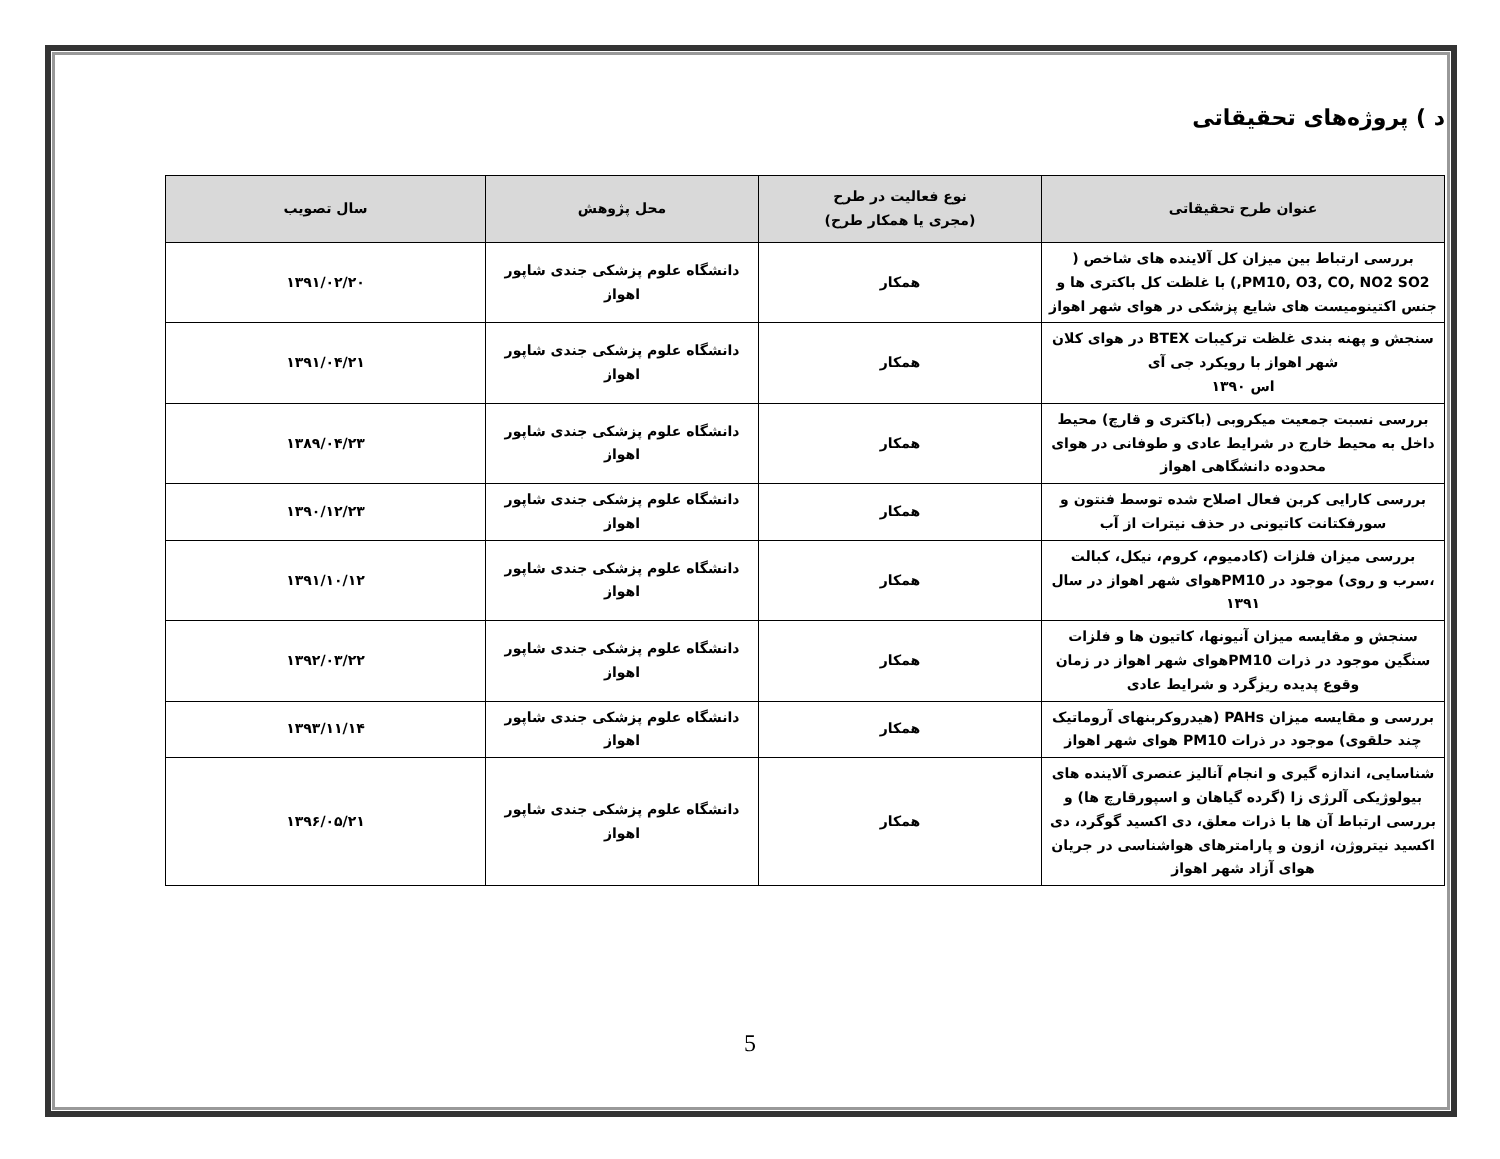د ) پروژه‌های تحقیقاتی
| عنوان طرح تحقیقاتی | نوع فعالیت در طرح (مجری یا همکار طرح) | محل پژوهش | سال تصویب |
| --- | --- | --- | --- |
| بررسی ارتباط بین میزان کل آلاینده های شاخص ( PM10, O3, CO, NO2 SO2,) با غلظت کل باکتری ها و جنس اکتینومیست های شایع پزشکی در هوای شهر اهواز | همکار | دانشگاه علوم پزشکی جندی شاپور اهواز | ۱۳۹۱/۰۲/۲۰ |
| سنجش و پهنه بندی غلظت ترکیبات BTEX در هوای کلان شهر اهواز با رویکرد جی آی اس ۱۳۹۰ | همکار | دانشگاه علوم پزشکی جندی شاپور اهواز | ۱۳۹۱/۰۴/۲۱ |
| بررسی نسبت جمعیت میکروبی (باکتری و قارچ) محیط داخل به محیط خارج در شرایط عادی و طوفانی در هوای محدوده دانشگاهی اهواز | همکار | دانشگاه علوم پزشکی جندی شاپور اهواز | ۱۳۸۹/۰۴/۲۳ |
| بررسی کارایی کربن فعال اصلاح شده توسط فنتون و سورفکتانت کاتیونی در حذف نیترات از آب | همکار | دانشگاه علوم پزشکی جندی شاپور اهواز | ۱۳۹۰/۱۲/۲۳ |
| بررسی میزان فلزات (کادمیوم، کروم، نیکل، کبالت ،سرب و روی) موجود در PM10هوای شهر اهواز در سال ۱۳۹۱ | همکار | دانشگاه علوم پزشکی جندی شاپور اهواز | ۱۳۹۱/۱۰/۱۲ |
| سنجش و مقایسه میزان آنیونها، کاتیون ها و فلزات سنگین موجود در ذرات PM10هوای شهر اهواز در زمان وقوع پدیده ریزگرد و شرایط عادی | همکار | دانشگاه علوم پزشکی جندی شاپور اهواز | ۱۳۹۲/۰۳/۲۲ |
| بررسی و مقایسه میزان PAHs (هیدروکربنهای آروماتیک چند حلقوی) موجود در ذرات PM10 هوای شهر اهواز | همکار | دانشگاه علوم پزشکی جندی شاپور اهواز | ۱۳۹۳/۱۱/۱۴ |
| شناسایی، اندازه گیری و انجام آنالیز عنصری آلاینده های بیولوژیکی آلرژی زا (گرده گیاهان و اسپورقارچ ها) و بررسی ارتباط آن ها با ذرات معلق، دی اکسید گوگرد، دی اکسید نیتروژن، ازون و پارامترهای هواشناسی در جریان هوای آزاد شهر اهواز | همکار | دانشگاه علوم پزشکی جندی شاپور اهواز | ۱۳۹۶/۰۵/۲۱ |
5